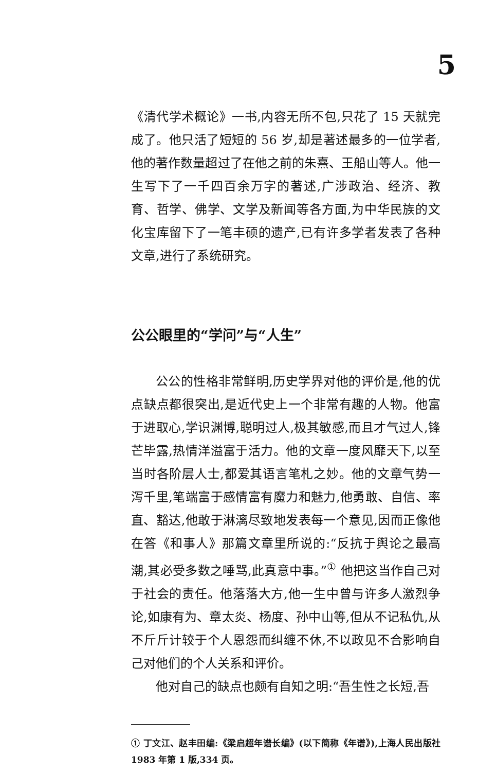5
《清代学术概论》一书,内容无所不包,只花了 15 天就完成了。他只活了短短的 56 岁,却是著述最多的一位学者,他的著作数量超过了在他之前的朱熹、王船山等人。他一生写下了一千四百余万字的著述,广涉政治、经济、教育、哲学、佛学、文学及新闻等各方面,为中华民族的文化宝库留下了一笔丰硕的遗产,已有许多学者发表了各种文章,进行了系统研究。
公公眼里的“学问”与“人生”
公公的性格非常鲜明,历史学界对他的评价是,他的优点缺点都很突出,是近代史上一个非常有趣的人物。他富于进取心,学识渊博,聪明过人,极其敏感,而且才气过人,锋芒毕露,热情洋溢富于活力。他的文章一度风靡天下,以至当时各阶层人士,都爱其语言笔札之妙。他的文章气势一泻千里,笔端富于感情富有魔力和魅力,他勇敢、自信、率直、豁达,他敢于淋漓尽致地发表每一个意见,因而正像他在答《和事人》那篇文章里所说的:“反抗于舆论之最高潮,其必受多数之唾骂,此真意中事。”<sup>①</sup> 他把这当作自己对于社会的责任。他落落大方,他一生中曾与许多人激烈争论,如康有为、章太炎、杨度、孙中山等,但从不记私仇,从不斤斤计较于个人恩怨而纠缠不休,不以政见不合影响自己对他们的个人关系和评价。
他对自己的缺点也颇有自知之明:“吾生性之长短,吾
① 丁文江、赵丰田编:《梁启超年谱长编》(以下简称《年谱》),上海人民出版社 1983 年第 1 版,334 页。